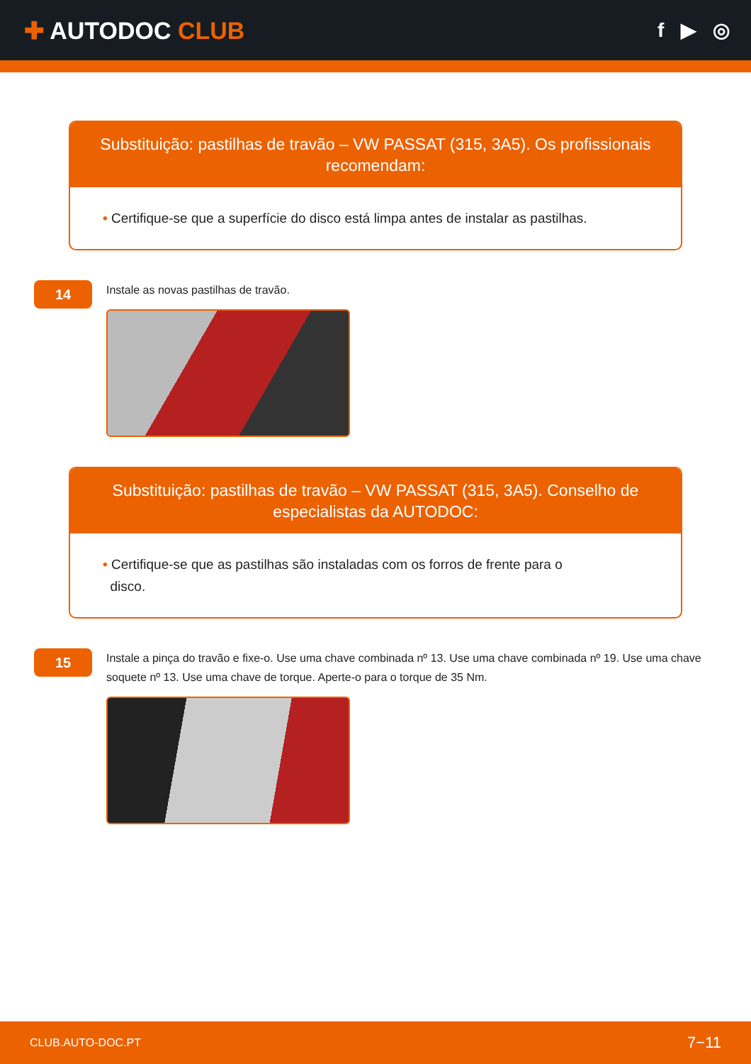✚ AUTODOC CLUB
f ▶ ◎
Substituição: pastilhas de travão – VW PASSAT (315, 3A5). Os profissionais recomendam:
• Certifique-se que a superfície do disco está limpa antes de instalar as pastilhas.
14
Instale as novas pastilhas de travão.
Substituição: pastilhas de travão – VW PASSAT (315, 3A5). Conselho de especialistas da AUTODOC:
• Certifique-se que as pastilhas são instaladas com os forros de frente para o
disco.
15
Instale a pinça do travão e fixe-o. Use uma chave combinada nº 13. Use uma chave combinada nº 19. Use uma chave soquete nº 13. Use uma chave de torque. Aperte-o para o torque de 35 Nm.
CLUB.AUTO-DOC.PT 7−11